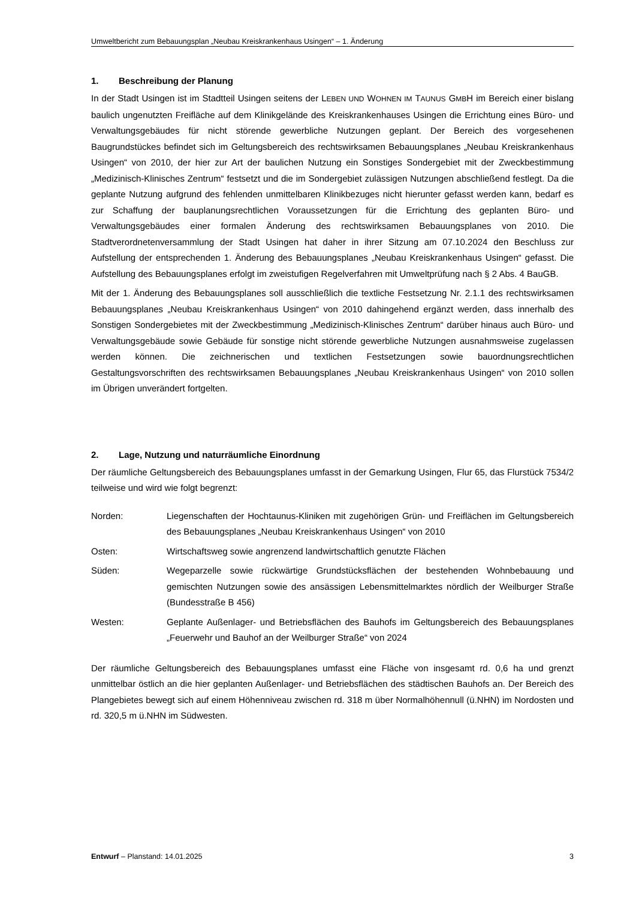Umweltbericht zum Bebauungsplan „Neubau Kreiskrankenhaus Usingen“ – 1. Änderung
1. Beschreibung der Planung
In der Stadt Usingen ist im Stadtteil Usingen seitens der LEBEN UND WOHNEN IM TAUNUS GMBH im Bereich einer bislang baulich ungenutzten Freifläche auf dem Klinikgelände des Kreiskrankenhauses Usingen die Errichtung eines Büro- und Verwaltungsgebäudes für nicht störende gewerbliche Nutzungen geplant. Der Bereich des vorgesehenen Baugrundstückes befindet sich im Geltungsbereich des rechtswirksamen Bebauungsplanes „Neubau Kreiskrankenhaus Usingen“ von 2010, der hier zur Art der baulichen Nutzung ein Sonstiges Sondergebiet mit der Zweckbestimmung „Medizinisch-Klinisches Zentrum“ festsetzt und die im Sondergebiet zulässigen Nutzungen abschließend festlegt. Da die geplante Nutzung aufgrund des fehlenden unmittelbaren Klinikbezuges nicht hierunter gefasst werden kann, bedarf es zur Schaffung der bauplanungsrechtlichen Voraussetzungen für die Errichtung des geplanten Büro- und Verwaltungsgebäudes einer formalen Änderung des rechtswirksamen Bebauungsplanes von 2010. Die Stadtverordnetenversammlung der Stadt Usingen hat daher in ihrer Sitzung am 07.10.2024 den Beschluss zur Aufstellung der entsprechenden 1. Änderung des Bebauungsplanes „Neubau Kreiskrankenhaus Usingen“ gefasst. Die Aufstellung des Bebauungsplanes erfolgt im zweistufigen Regelverfahren mit Umweltprüfung nach § 2 Abs. 4 BauGB.
Mit der 1. Änderung des Bebauungsplanes soll ausschließlich die textliche Festsetzung Nr. 2.1.1 des rechtswirksamen Bebauungsplanes „Neubau Kreiskrankenhaus Usingen“ von 2010 dahingehend ergänzt werden, dass innerhalb des Sonstigen Sondergebietes mit der Zweckbestimmung „Medizinisch-Klinisches Zentrum“ darüber hinaus auch Büro- und Verwaltungsgebäude sowie Gebäude für sonstige nicht störende gewerbliche Nutzungen ausnahmsweise zugelassen werden können. Die zeichnerischen und textlichen Festsetzungen sowie bauordnungsrechtlichen Gestaltungsvorschriften des rechtswirksamen Bebauungsplanes „Neubau Kreiskrankenhaus Usingen“ von 2010 sollen im Übrigen unverändert fortgelten.
2. Lage, Nutzung und naturräumliche Einordnung
Der räumliche Geltungsbereich des Bebauungsplanes umfasst in der Gemarkung Usingen, Flur 65, das Flurstück 7534/2 teilweise und wird wie folgt begrenzt:
Norden: Liegenschaften der Hochtaunus-Kliniken mit zugehörigen Grün- und Freiflächen im Geltungsbereich des Bebauungsplanes „Neubau Kreiskrankenhaus Usingen“ von 2010
Osten: Wirtschaftsweg sowie angrenzend landwirtschaftlich genutzte Flächen
Süden: Wegeparzelle sowie rückwärtige Grundstücksflächen der bestehenden Wohnbebauung und gemischten Nutzungen sowie des ansässigen Lebensmittelmarktes nördlich der Weilburger Straße (Bundesstraße B 456)
Westen: Geplante Außenlager- und Betriebsflächen des Bauhofs im Geltungsbereich des Bebauungsplanes „Feuerwehr und Bauhof an der Weilburger Straße“ von 2024
Der räumliche Geltungsbereich des Bebauungsplanes umfasst eine Fläche von insgesamt rd. 0,6 ha und grenzt unmittelbar östlich an die hier geplanten Außenlager- und Betriebsflächen des städtischen Bauhofs an. Der Bereich des Plangebietes bewegt sich auf einem Höhenniveau zwischen rd. 318 m über Normalhöhennull (ü.NHN) im Nordosten und rd. 320,5 m ü.NHN im Südwesten.
Entwurf – Planstand: 14.01.2025
3